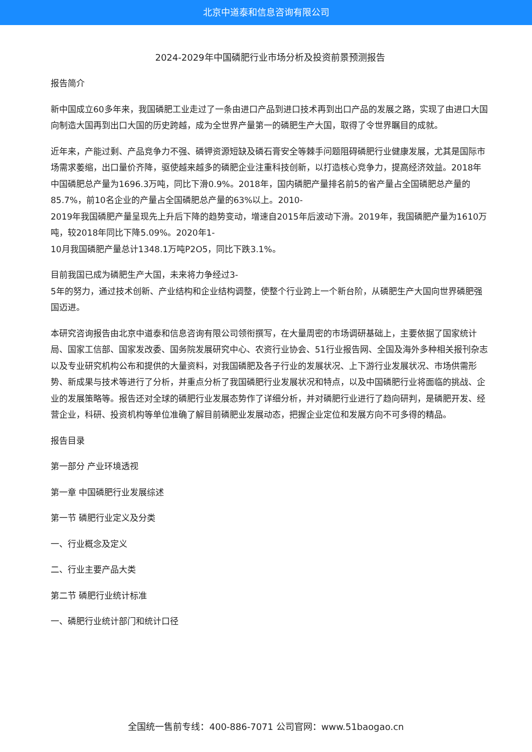北京中道泰和信息咨询有限公司
2024-2029年中国磷肥行业市场分析及投资前景预测报告
报告简介
新中国成立60多年来，我国磷肥工业走过了一条由进口产品到进口技术再到出口产品的发展之路，实现了由进口大国向制造大国再到出口大国的历史跨越，成为全世界产量第一的磷肥生产大国，取得了令世界瞩目的成就。
近年来，产能过剩、产品竞争力不强、磷钾资源短缺及磷石膏安全等棘手问题阻碍磷肥行业健康发展，尤其是国际市场需求萎缩，出口量价齐降，驱使越来越多的磷肥企业注重科技创新，以打造核心竞争力，提高经济效益。2018年中国磷肥总产量为1696.3万吨，同比下滑0.9%。2018年，国内磷肥产量排名前5的省产量占全国磷肥总产量的85.7%，前10名企业的产量占全国磷肥总产量的63%以上。2010-
2019年我国磷肥产量呈现先上升后下降的趋势变动，增速自2015年后波动下滑。2019年，我国磷肥产量为1610万吨，较2018年同比下降5.09%。2020年1-
10月我国磷肥产量总计1348.1万吨P2O5，同比下跌3.1%。
目前我国已成为磷肥生产大国，未来将力争经过3-
5年的努力，通过技术创新、产业结构和企业结构调整，使整个行业跨上一个新台阶，从磷肥生产大国向世界磷肥强国迈进。
本研究咨询报告由北京中道泰和信息咨询有限公司领衔撰写，在大量周密的市场调研基础上，主要依据了国家统计局、国家工信部、国家发改委、国务院发展研究中心、农资行业协会、51行业报告网、全国及海外多种相关报刊杂志以及专业研究机构公布和提供的大量资料，对我国磷肥及各子行业的发展状况、上下游行业发展状况、市场供需形势、新成果与技术等进行了分析，并重点分析了我国磷肥行业发展状况和特点，以及中国磷肥行业将面临的挑战、企业的发展策略等。报告还对全球的磷肥行业发展态势作了详细分析，并对磷肥行业进行了趋向研判，是磷肥开发、经营企业，科研、投资机构等单位准确了解目前磷肥业发展动态，把握企业定位和发展方向不可多得的精品。
报告目录
第一部分 产业环境透视
第一章 中国磷肥行业发展综述
第一节 磷肥行业定义及分类
一、行业概念及定义
二、行业主要产品大类
第二节 磷肥行业统计标准
一、磷肥行业统计部门和统计口径
全国统一售前专线：400-886-7071 公司官网：www.51baogao.cn